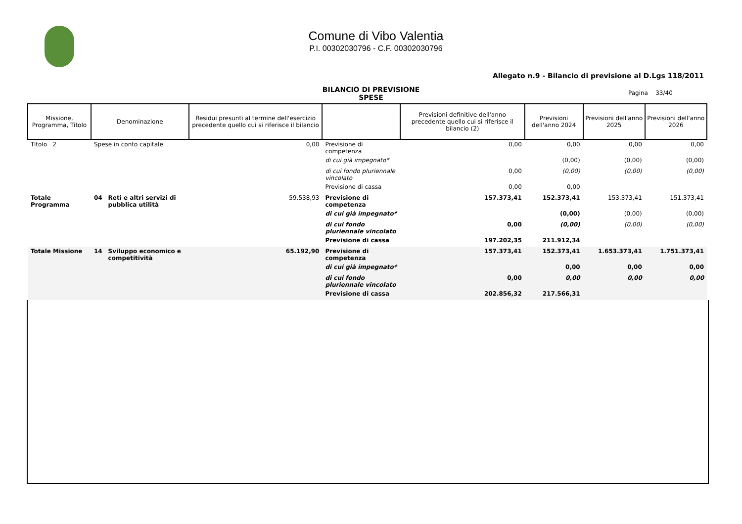Comune di Vibo Valentia
P.I. 00302030796 - C.F. 00302030796
Allegato n.9 - Bilancio di previsione al D.Lgs 118/2011
BILANCIO DI PREVISIONE
SPESE
Pagina 33/40
| Missione, Programma, Titolo | Denominazione | | Residui presunti al termine dell'esercizio precedente quello cui si riferisce il bilancio | | Previsioni definitive dell'anno precedente quello cui si riferisce il bilancio (2) | Previsioni dell'anno 2024 | Previsioni dell'anno 2025 | Previsioni dell'anno 2026 |
| --- | --- | --- | --- | --- | --- | --- | --- | --- |
| Titolo 2 | Spese in conto capitale | | 0,00 | Previsione di competenza | 0,00 | 0,00 | 0,00 | 0,00 |
| | | | | di cui già impegnato* | | (0,00) | (0,00) | (0,00) |
| | | | | di cui fondo pluriennale vincolato | 0,00 | (0,00) | (0,00) | (0,00) |
| | | | | Previsione di cassa | 0,00 | 0,00 | | |
| Totale Programma | 04 | Reti e altri servizi di pubblica utilità | 59.538,93 | Previsione di competenza | 157.373,41 | 152.373,41 | 153.373,41 | 151.373,41 |
| | | | | di cui già impegnato* | | (0,00) | (0,00) | (0,00) |
| | | | | di cui fondo pluriennale vincolato | 0,00 | (0,00) | (0,00) | (0,00) |
| | | | | Previsione di cassa | 197.202,35 | 211.912,34 | | |
| Totale Missione | 14 | Sviluppo economico e competitività | 65.192,90 | Previsione di competenza | 157.373,41 | 152.373,41 | 1.653.373,41 | 1.751.373,41 |
| | | | | di cui già impegnato* | | 0,00 | 0,00 | 0,00 |
| | | | | di cui fondo pluriennale vincolato | 0,00 | 0,00 | 0,00 | 0,00 |
| | | | | Previsione di cassa | 202.856,32 | 217.566,31 | | |